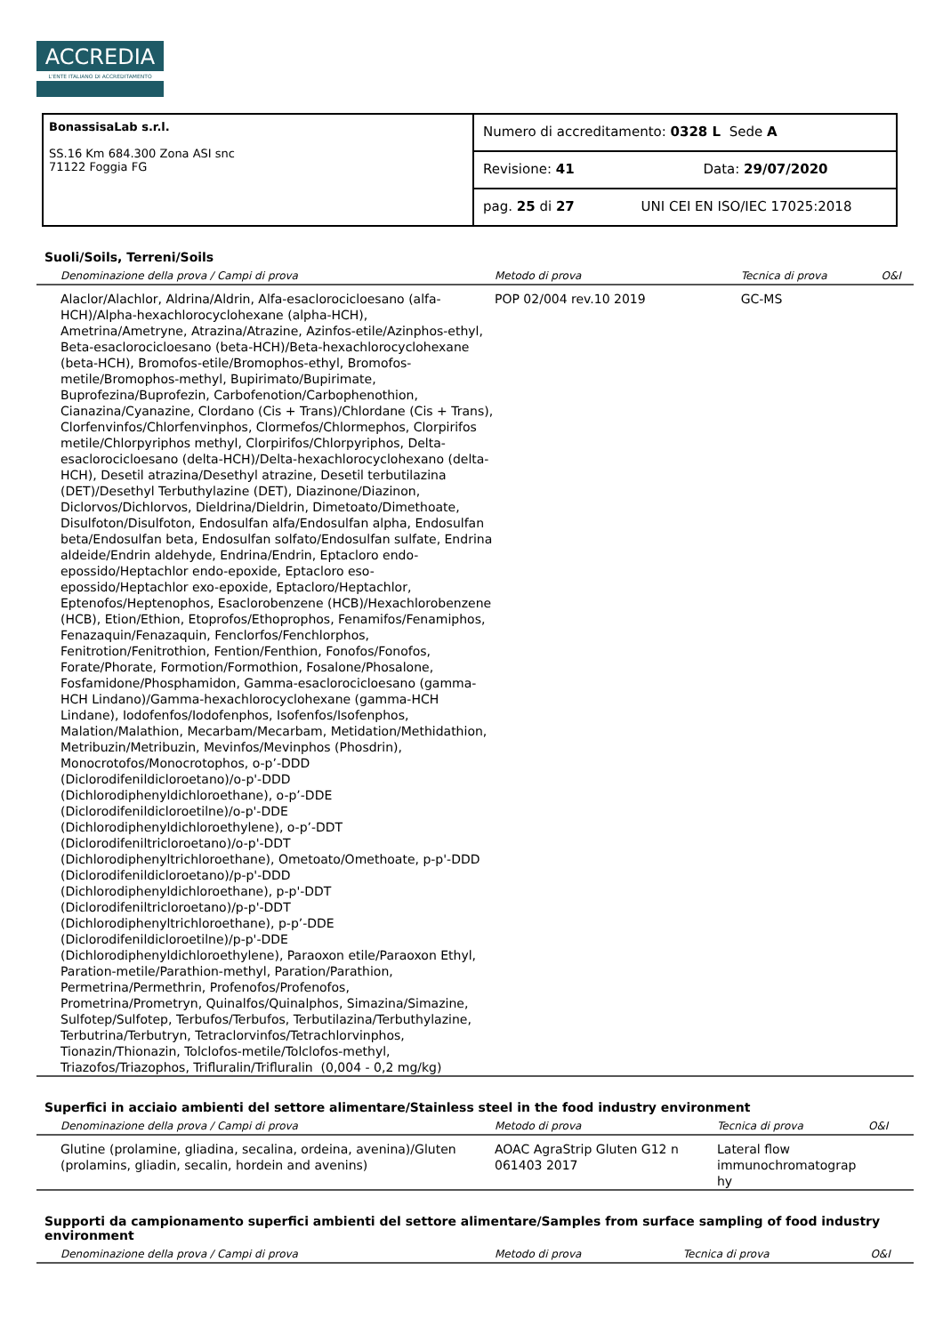ACCREDIA
L'ENTE ITALIANO DI ACCREDITAMENTO
| BonassisaLab s.r.l. SS.16 Km 684.300 Zona ASI snc 71122 Foggia FG | Numero di accreditamento: 0328 L Sede A |
| | Revisione: 41 Data: 29/07/2020 |
| | pag. 25 di 27 UNI CEI EN ISO/IEC 17025:2018 |
Suoli/Soils, Terreni/Soils
| Denominazione della prova / Campi di prova | Metodo di prova | Tecnica di prova | O&I |
| --- | --- | --- | --- |
| Alaclor/Alachlor, Aldrina/Aldrin, Alfa-esaclorocicloesano (alfa-HCH)/Alpha-hexachlorocyclohexane (alpha-HCH), Ametrina/Ametryne, Atrazina/Atrazine, Azinfos-etile/Azinphos-ethyl, Beta-esaclorocicloesano (beta-HCH)/Beta-hexachlorocyclohexane (beta-HCH), Bromofos-etile/Bromophos-ethyl, Bromofos-metile/Bromophos-methyl, Bupirimato/Bupirimate, Buprofezina/Buprofezin, Carbofenotion/Carbophenothion, Cianazina/Cyanazine, Clordano (Cis + Trans)/Chlordane (Cis + Trans), Clorfenvinfos/Chlorfenvinphos, Clormefos/Chlormephos, Clorpirifos metile/Chlorpyriphos methyl, Clorpirifos/Chlorpyriphos, Delta-esaclorocicloesano (delta-HCH)/Delta-hexachlorocyclohexano (delta-HCH), Desetil atrazina/Desethyl atrazine, Desetil terbutilazina (DET)/Desethyl Terbuthylazine (DET), Diazinone/Diazinon, Diclorvos/Dichlorvos, Dieldrina/Dieldrin, Dimetoato/Dimethoate, Disulfoton/Disulfoton, Endosulfan alfa/Endosulfan alpha, Endosulfan beta/Endosulfan beta, Endosulfan solfato/Endosulfan sulfate, Endrina aldeide/Endrin aldehyde, Endrina/Endrin, Eptacloro endo-epossido/Heptachlor endo-epoxide, Eptacloro eso-epossido/Heptachlor exo-epoxide, Eptacloro/Heptachlor, Eptenofos/Heptenophos, Esaclorobenzene (HCB)/Hexachlorobenzene (HCB), Etion/Ethion, Etoprofos/Ethoprophos, Fenamifos/Fenamiphos, Fenazaquin/Fenazaquin, Fenclorfos/Fenchlorphos, Fenitrotion/Fenitrothion, Fention/Fenthion, Fonofos/Fonofos, Forate/Phorate, Formotion/Formothion, Fosalone/Phosalone, Fosfamidone/Phosphamidon, Gamma-esaclorocicloesano (gamma-HCH Lindano)/Gamma-hexachlorocyclohexane (gamma-HCH Lindane), Iodofenfos/Iodofenphos, Isofenfos/Isofenphos, Malation/Malathion, Mecarbam/Mecarbam, Metidation/Methidathion, Metribuzin/Metribuzin, Mevinfos/Mevinphos (Phosdrin), Monocrotofos/Monocrotophos, o-p’-DDD (Diclorodifenildicloroetano)/o-p'-DDD (Dichlorodiphenyldichloroethane), o-p’-DDE (Diclorodifenildicloroetilne)/o-p'-DDE (Dichlorodiphenyldichloroethylene), o-p’-DDT (Diclorodifeniltricloroetano)/o-p'-DDT (Dichlorodiphenyltrichloroethane), Ometoato/Omethoate, p-p'-DDD (Diclorodifenildicloroetano)/p-p'-DDD (Dichlorodiphenyldichloroethane), p-p'-DDT (Diclorodifeniltricloroetano)/p-p'-DDT (Dichlorodiphenyltrichloroethane), p-p’-DDE (Diclorodifenildicloroetilne)/p-p'-DDE (Dichlorodiphenyldichloroethylene), Paraoxon etile/Paraoxon Ethyl, Paration-metile/Parathion-methyl, Paration/Parathion, Permetrina/Permethrin, Profenofos/Profenofos, Prometrina/Prometryn, Quinalfos/Quinalphos, Simazina/Simazine, Sulfotep/Sulfotep, Terbufos/Terbufos, Terbutilazina/Terbuthylazine, Terbutrina/Terbutryn, Tetraclorvinfos/Tetrachlorvinphos, Tionazin/Thionazin, Tolclofos-metile/Tolclofos-methyl, Triazofos/Triazophos, Trifluralin/Trifluralin (0,004 - 0,2 mg/kg) | POP 02/004 rev.10 2019 | GC-MS | |
Superfici in acciaio ambienti del settore alimentare/Stainless steel in the food industry environment
| Denominazione della prova / Campi di prova | Metodo di prova | Tecnica di prova | O&I |
| --- | --- | --- | --- |
| Glutine (prolamine, gliadina, secalina, ordeina, avenina)/Gluten (prolamins, gliadin, secalin, hordein and avenins) | AOAC AgraStrip Gluten G12 n 061403 2017 | Lateral flow immunochromatograp hy | |
Supporti da campionamento superfici ambienti del settore alimentare/Samples from surface sampling of food industry environment
| Denominazione della prova / Campi di prova | Metodo di prova | Tecnica di prova | O&I |
| --- | --- | --- | --- |